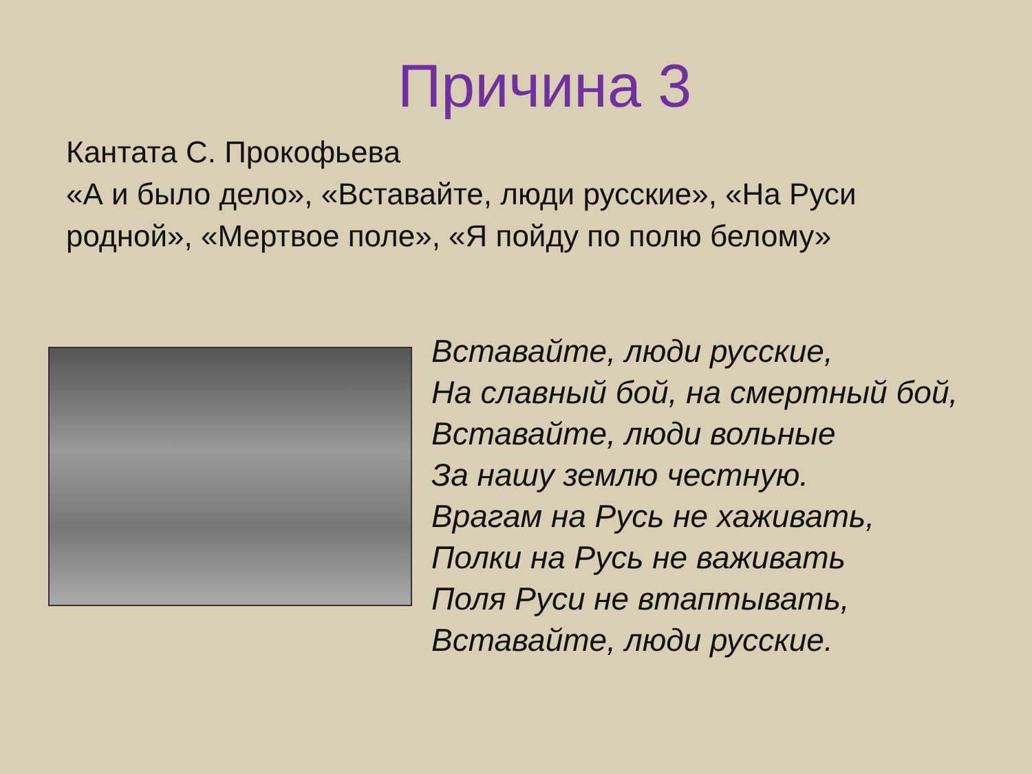Причина 3
Кантата С. Прокофьева
«А и было дело», «Вставайте, люди русские», «На Руси родной», «Мертвое поле», «Я пойду по полю белому»
Вставайте, люди русские,
На славный бой, на смертный бой,
Вставайте, люди вольные
За нашу землю честную.
Врагам на Русь не хаживать,
Полки на Русь не важивать
Поля Руси не втаптывать,
Вставайте, люди русские.